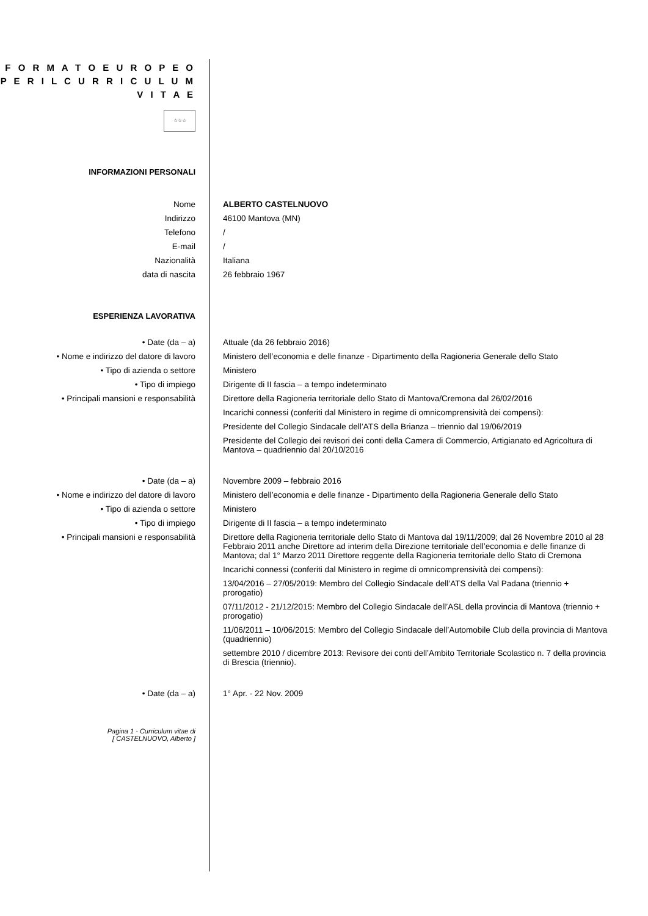F O R M A T O E U R O P E O
P E R I L C U R R I C U L U M
V I T A E
☆☆☆
INFORMAZIONI PERSONALI
Nome ALBERTO CASTELNUOVO
Indirizzo 46100 Mantova (MN)
Telefono /
E-mail /
Nazionalità Italiana
data di nascita 26 febbraio 1967
ESPERIENZA LAVORATIVA
• Date (da – a) Attuale (da 26 febbraio 2016)
• Nome e indirizzo del datore di lavoro Ministero dell’economia e delle finanze - Dipartimento della Ragioneria Generale dello Stato
• Tipo di azienda o settore Ministero
• Tipo di impiego Dirigente di II fascia – a tempo indeterminato
• Principali mansioni e responsabilità Direttore della Ragioneria territoriale dello Stato di Mantova/Cremona dal 26/02/2016
Incarichi connessi (conferiti dal Ministero in regime di omnicomprensività dei compensi):
Presidente del Collegio Sindacale dell’ATS della Brianza – triennio dal 19/06/2019
Presidente del Collegio dei revisori dei conti della Camera di Commercio, Artigianato ed Agricoltura di Mantova – quadriennio dal 20/10/2016
• Date (da – a) Novembre 2009 – febbraio 2016
• Nome e indirizzo del datore di lavoro Ministero dell’economia e delle finanze - Dipartimento della Ragioneria Generale dello Stato
• Tipo di azienda o settore Ministero
• Tipo di impiego Dirigente di II fascia – a tempo indeterminato
• Principali mansioni e responsabilità Direttore della Ragioneria territoriale dello Stato di Mantova dal 19/11/2009; dal 26 Novembre 2010 al 28 Febbraio 2011 anche Direttore ad interim della Direzione territoriale dell’economia e delle finanze di Mantova; dal 1° Marzo 2011 Direttore reggente della Ragioneria territoriale dello Stato di Cremona
Incarichi connessi (conferiti dal Ministero in regime di omnicomprensività dei compensi):
13/04/2016 – 27/05/2019: Membro del Collegio Sindacale dell’ATS della Val Padana (triennio + prorogatio)
07/11/2012 - 21/12/2015: Membro del Collegio Sindacale dell’ASL della provincia di Mantova (triennio + prorogatio)
11/06/2011 – 10/06/2015: Membro del Collegio Sindacale dell’Automobile Club della provincia di Mantova (quadriennio)
settembre 2010 / dicembre 2013: Revisore dei conti dell’Ambito Territoriale Scolastico n. 7 della provincia di Brescia (triennio).
• Date (da – a) 1° Apr. - 22 Nov. 2009
Pagina 1 - Curriculum vitae di
[ CASTELNUOVO, Alberto ]